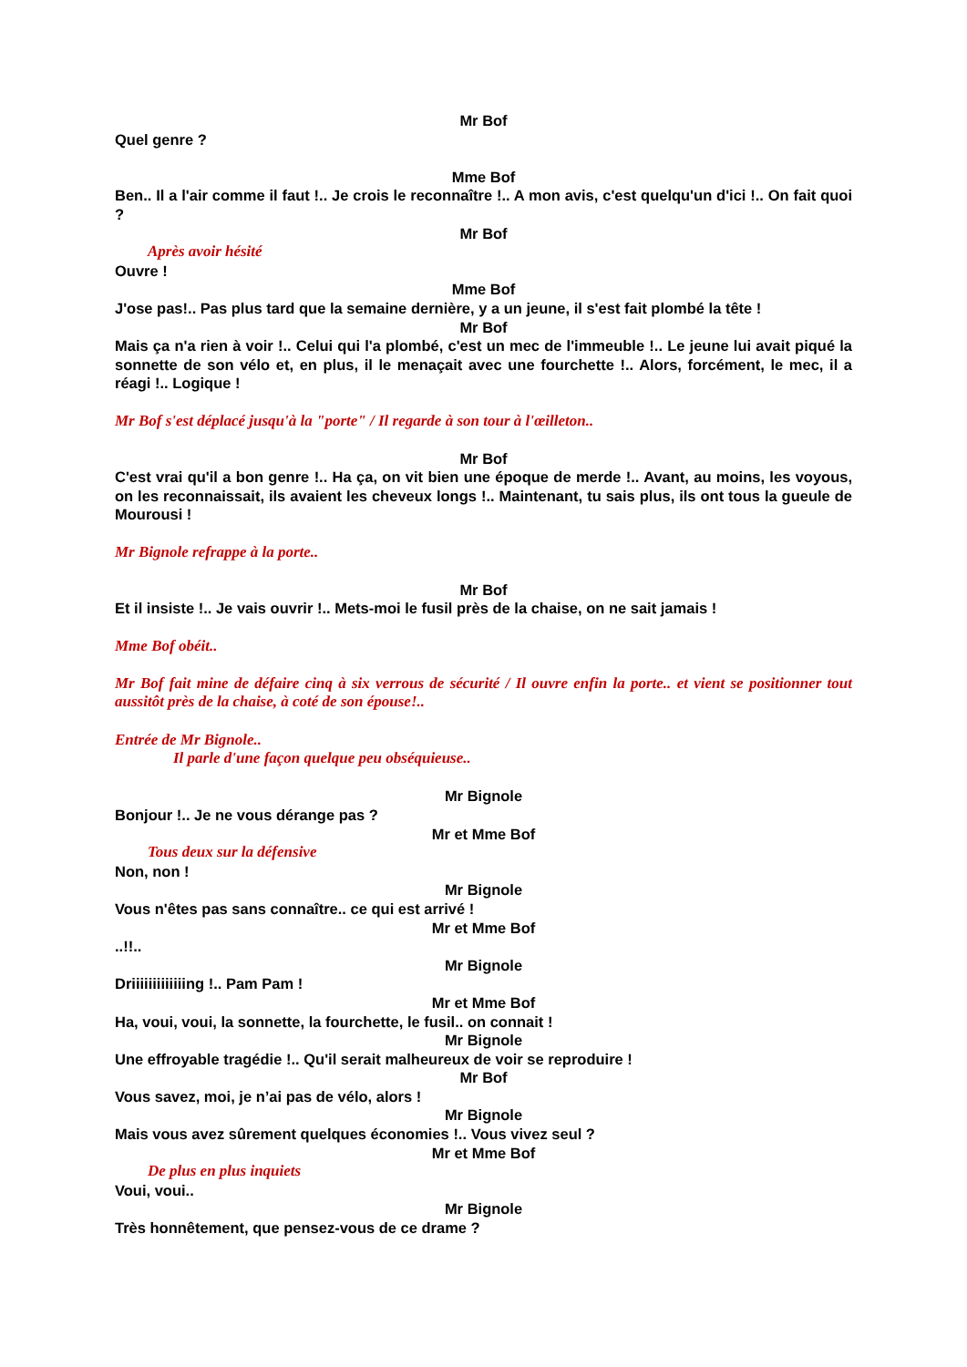Mr Bof
Quel genre ?
Mme Bof
Ben.. Il a l'air comme il faut !.. Je crois le reconnaître !.. A mon avis, c'est quelqu'un d'ici !.. On fait quoi ?
Mr Bof
Après avoir hésité
Ouvre !
Mme Bof
J'ose pas!.. Pas plus tard que la semaine dernière, y a un jeune, il s'est fait plombé la tête !
Mr Bof
Mais ça n'a rien à voir !.. Celui qui l'a plombé, c'est un mec de l'immeuble !.. Le jeune lui avait piqué la sonnette de son vélo et, en plus, il le menaçait avec une fourchette !.. Alors, forcément, le mec, il a réagi !.. Logique !
Mr Bof s'est déplacé jusqu'à la "porte" / Il regarde à son tour à l'œilleton..
Mr Bof
C'est vrai qu'il a bon genre !.. Ha ça, on vit bien une époque de merde !.. Avant, au moins, les voyous, on les reconnaissait, ils avaient les cheveux longs !.. Maintenant, tu sais plus, ils ont tous la gueule de Mourousi !
Mr Bignole refrappe à la porte..
Mr Bof
Et il insiste !.. Je vais ouvrir !.. Mets-moi le fusil près de la chaise, on ne sait jamais !
Mme Bof obéit..
Mr Bof fait mine de défaire cinq à six verrous de sécurité / Il ouvre enfin la porte.. et vient se positionner tout aussitôt près de la chaise, à coté de son épouse!..
Entrée de Mr Bignole..
Il parle d'une façon quelque peu obséquieuse..
Mr Bignole
Bonjour !.. Je ne vous dérange pas ?
Mr et Mme Bof
Tous deux sur la défensive
Non, non !
Mr Bignole
Vous n'êtes pas sans connaître.. ce qui est arrivé !
Mr et Mme Bof
..!!..
Mr Bignole
Driiiiiiiiiiiiing !.. Pam Pam !
Mr et Mme Bof
Ha, voui, voui, la sonnette, la fourchette, le fusil.. on connait !
Mr Bignole
Une effroyable tragédie !.. Qu'il serait malheureux de voir se reproduire !
Mr Bof
Vous savez, moi, je n’ai pas de vélo, alors !
Mr Bignole
Mais vous avez sûrement quelques économies !.. Vous vivez seul ?
Mr et Mme Bof
De plus en plus inquiets
Voui, voui..
Mr Bignole
Très honnêtement, que pensez-vous de ce drame ?